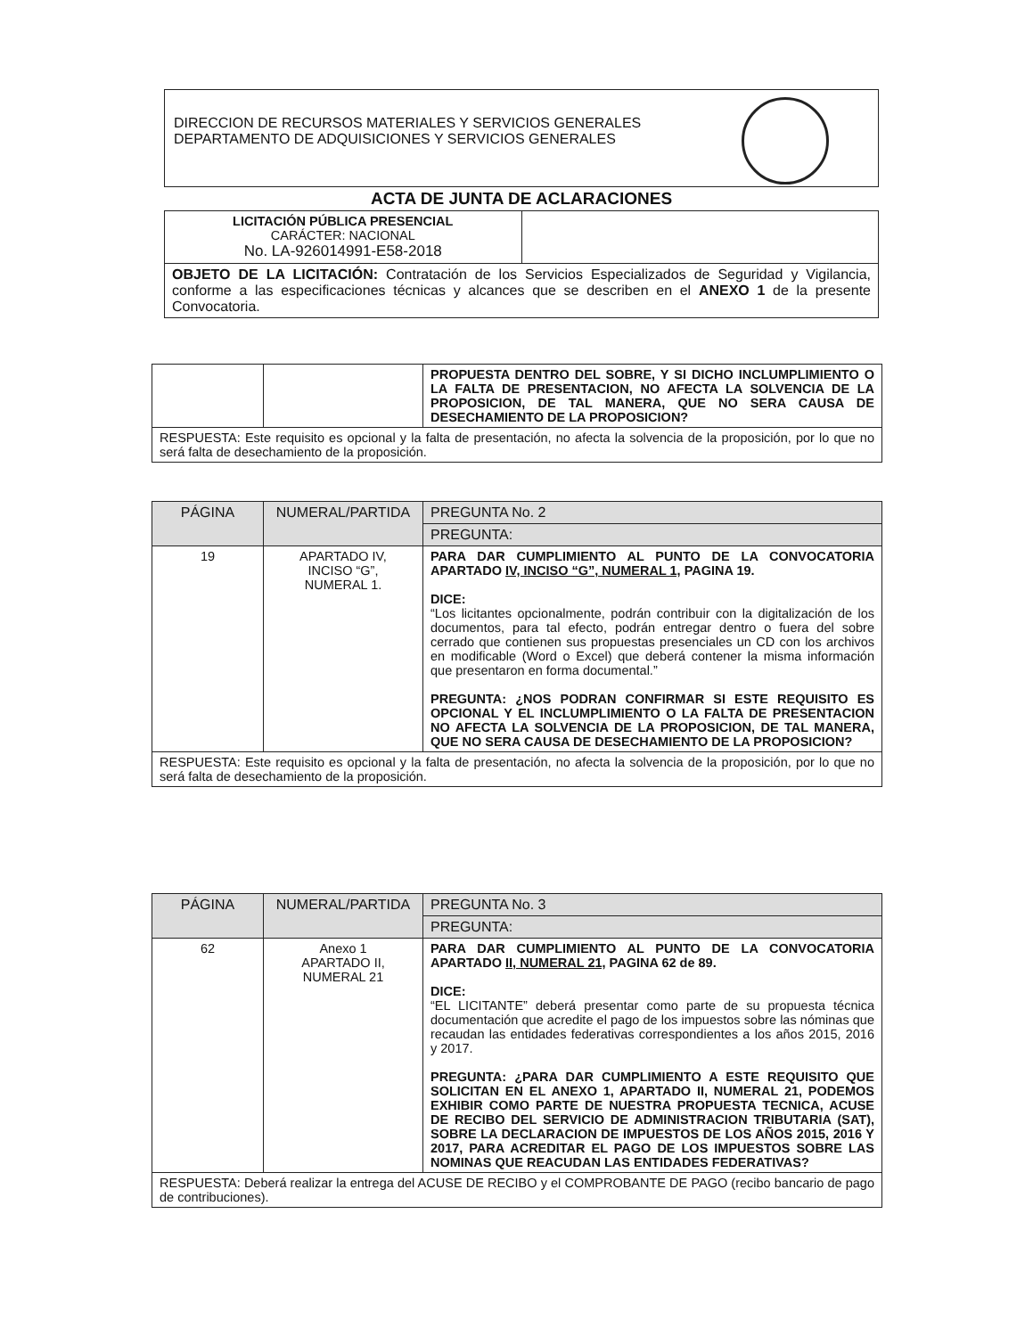DIRECCION DE RECURSOS MATERIALES Y SERVICIOS GENERALES
DEPARTAMENTO DE ADQUISICIONES Y SERVICIOS GENERALES
ACTA DE JUNTA DE ACLARACIONES
| LICITACIÓN PÚBLICA PRESENCIAL CARÁCTER: NACIONAL No. LA-926014991-E58-2018 | |
| OBJETO DE LA LICITACIÓN: Contratación de los Servicios Especializados de Seguridad y Vigilancia, conforme a las especificaciones técnicas y alcances que se describen en el ANEXO 1 de la presente Convocatoria. | |
| | | PROPUESTA DENTRO DEL SOBRE, Y SI DICHO INCLUMPLIMIENTO O LA FALTA DE PRESENTACION, NO AFECTA LA SOLVENCIA DE LA PROPOSICION, DE TAL MANERA, QUE NO SERA CAUSA DE DESECHAMIENTO DE LA PROPOSICION? |
| RESPUESTA: Este requisito es opcional y la falta de presentación, no afecta la solvencia de la proposición, por lo que no será falta de desechamiento de la proposición. | | |
| PÁGINA | NUMERAL/PARTIDA | PREGUNTA No. 2 |
| --- | --- | --- |
| | | PREGUNTA: |
| 19 | APARTADO IV, INCISO “G”, NUMERAL 1. | PARA DAR CUMPLIMIENTO AL PUNTO DE LA CONVOCATORIA APARTADO IV, INCISO “G”, NUMERAL 1, PAGINA 19. DICE: “Los licitantes opcionalmente, podrán contribuir con la digitalización de los documentos, para tal efecto, podrán entregar dentro o fuera del sobre cerrado que contienen sus propuestas presenciales un CD con los archivos en modificable (Word o Excel) que deberá contener la misma información que presentaron en forma documental.” PREGUNTA: ¿NOS PODRAN CONFIRMAR SI ESTE REQUISITO ES OPCIONAL Y EL INCLUMPLIMIENTO O LA FALTA DE PRESENTACION NO AFECTA LA SOLVENCIA DE LA PROPOSICION, DE TAL MANERA, QUE NO SERA CAUSA DE DESECHAMIENTO DE LA PROPOSICION? |
| RESPUESTA: Este requisito es opcional y la falta de presentación, no afecta la solvencia de la proposición, por lo que no será falta de desechamiento de la proposición. | | |
| PÁGINA | NUMERAL/PARTIDA | PREGUNTA No. 3 |
| --- | --- | --- |
| | | PREGUNTA: |
| 62 | Anexo 1 APARTADO II, NUMERAL 21 | PARA DAR CUMPLIMIENTO AL PUNTO DE LA CONVOCATORIA APARTADO II, NUMERAL 21, PAGINA 62 de 89. DICE: “EL LICITANTE” deberá presentar como parte de su propuesta técnica documentación que acredite el pago de los impuestos sobre las nóminas que recaudan las entidades federativas correspondientes a los años 2015, 2016 y 2017. PREGUNTA: ¿PARA DAR CUMPLIMIENTO A ESTE REQUISITO QUE SOLICITAN EN EL ANEXO 1, APARTADO II, NUMERAL 21, PODEMOS EXHIBIR COMO PARTE DE NUESTRA PROPUESTA TECNICA, ACUSE DE RECIBO DEL SERVICIO DE ADMINISTRACION TRIBUTARIA (SAT), SOBRE LA DECLARACION DE IMPUESTOS DE LOS AÑOS 2015, 2016 Y 2017, PARA ACREDITAR EL PAGO DE LOS IMPUESTOS SOBRE LAS NOMINAS QUE REACUDAN LAS ENTIDADES FEDERATIVAS? |
| RESPUESTA: Deberá realizar la entrega del ACUSE DE RECIBO y el COMPROBANTE DE PAGO (recibo bancario de pago de contribuciones). | | |